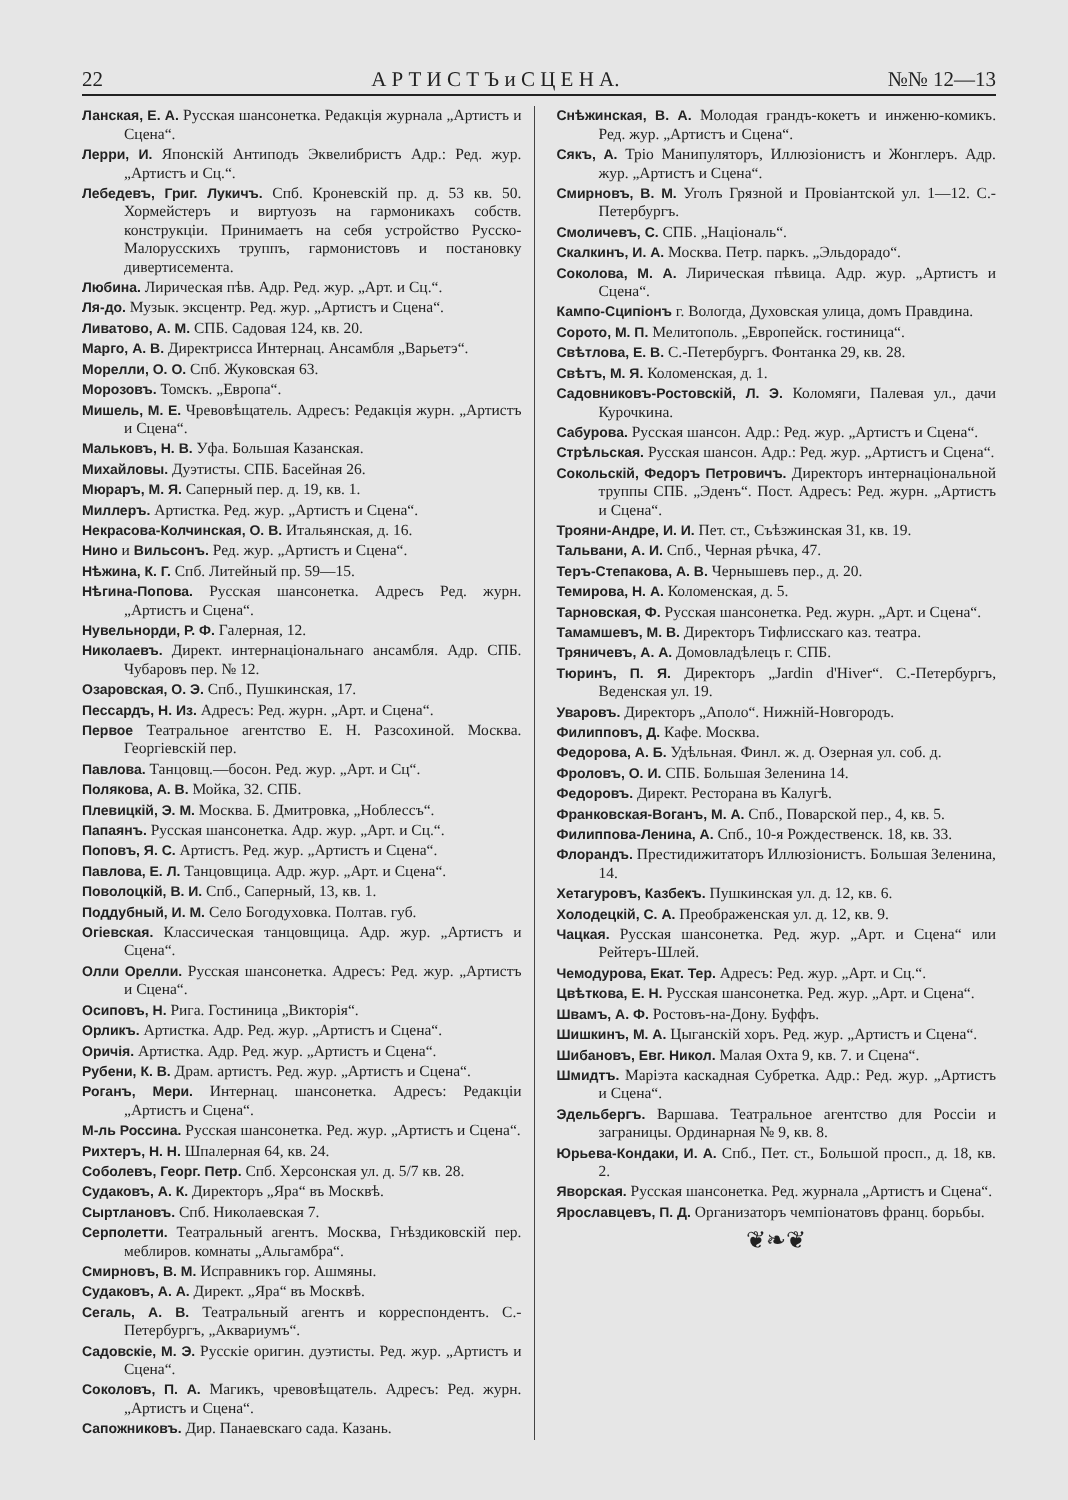22 А Р Т И С Т Ъ и С Ц Е Н А. №№ 12—13
Ланская, Е. А. Русская шансонетка. Редакція журнала „Артистъ и Сцена“.
Лерри, И. Японскій Антиподъ Эквелибристъ Адр.: Ред. жур. „Артистъ и Сц.“.
Лебедевъ, Григ. Лукичъ. Спб. Кроневскій пр. д. 53 кв. 50. Хормейстеръ и виртуозъ на гармоникахъ собств. конструкціи. Принимаетъ на себя устройство Русско-Малорусскихъ труппъ, гармонистовъ и постановку дивертисемента.
Любина. Лирическая пѣв. Адр. Ред. жур. „Арт. и Сц.“.
Ля-до. Музык. эксцентр. Ред. жур. „Артистъ и Сцена“.
Ливатово, А. М. СПБ. Садовая 124, кв. 20.
Марго, А. В. Директрисса Интернац. Ансамбля „Варьетэ“.
Морелли, О. О. Спб. Жуковская 63.
Морозовъ. Томскъ. „Европа“.
Мишель, М. Е. Чревовѣщатель. Адресъ: Редакція журн. „Артистъ и Сцена“.
Мальковъ, Н. В. Уфа. Большая Казанская.
Михайловы. Дуэтисты. СПБ. Басейная 26.
Мюраръ, М. Я. Саперный пер. д. 19, кв. 1.
Миллеръ. Артистка. Ред. жур. „Артистъ и Сцена“.
Некрасова-Колчинская, О. В. Итальянская, д. 16.
Нино и Вильсонъ. Ред. жур. „Артистъ и Сцена“.
Нѣжина, К. Г. Спб. Литейный пр. 59—15.
Нѣгина-Попова. Русская шансонетка. Адресъ Ред. журн. „Артистъ и Сцена“.
Нувельнорди, Р. Ф. Галерная, 12.
Николаевъ. Директ. интернаціональнаго ансамбля. Адр. СПБ. Чубаровъ пер. № 12.
Озаровская, О. Э. Спб., Пушкинская, 17.
Пессардъ, Н. Из. Адресъ: Ред. журн. „Арт. и Сцена“.
Первое Театральное агентство Е. Н. Разсохиной. Москва. Георгіевскій пер.
Павлова. Танцовщ.—босон. Ред. жур. „Арт. и Сц“.
Полякова, А. В. Мойка, 32. СПБ.
Плевицкій, Э. М. Москва. Б. Дмитровка, „Ноблессъ“.
Папаянъ. Русская шансонетка. Адр. жур. „Арт. и Сц.“.
Поповъ, Я. С. Артистъ. Ред. жур. „Артистъ и Сцена“.
Павлова, Е. Л. Танцовщица. Адр. жур. „Арт. и Сцена“.
Поволоцкій, В. И. Спб., Саперный, 13, кв. 1.
Поддубный, И. М. Село Богодуховка. Полтав. губ.
Огіевская. Классическая танцовщица. Адр. жур. „Артистъ и Сцена“.
Олли Орелли. Русская шансонетка. Адресъ: Ред. жур. „Артистъ и Сцена“.
Осиповъ, Н. Рига. Гостиница „Викторія“.
Орликъ. Артистка. Адр. Ред. жур. „Артистъ и Сцена“.
Оричія. Артистка. Адр. Ред. жур. „Артистъ и Сцена“.
Рубени, К. В. Драм. артистъ. Ред. жур. „Артистъ и Сцена“.
Роганъ, Мери. Интернац. шансонетка. Адресъ: Редакціи „Артистъ и Сцена“.
М-ль Россина. Русская шансонетка. Ред. жур. „Артистъ и Сцена“.
Рихтеръ, Н. Н. Шпалерная 64, кв. 24.
Соболевъ, Георг. Петр. Спб. Херсонская ул. д. 5/7 кв. 28.
Судаковъ, А. К. Директоръ „Яра“ въ Москвѣ.
Сыртлановъ. Спб. Николаевская 7.
Серполетти. Театральный агентъ. Москва, Гнѣздиковскій пер. меблиров. комнаты „Альгамбра“.
Смирновъ, В. М. Исправникъ гор. Ашмяны.
Судаковъ, А. А. Директ. „Яра“ въ Москвѣ.
Сегаль, А. В. Театральный агентъ и корреспондентъ. С.-Петербургъ, „Аквариумъ“.
Садовскіе, М. Э. Русскіе оригин. дуэтисты. Ред. жур. „Артистъ и Сцена“.
Соколовъ, П. А. Магикъ, чревовѣщатель. Адресъ: Ред. журн. „Артистъ и Сцена“.
Сапожниковъ. Дир. Панаевскаго сада. Казань.
Снѣжинская, В. А. Молодая грандъ-кокетъ и инженю-комикъ. Ред. жур. „Артистъ и Сцена“.
Сякъ, А. Тріо Манипуляторъ, Иллюзіонистъ и Жонглеръ. Адр. жур. „Артистъ и Сцена“.
Смирновъ, В. М. Уголъ Грязной и Провіантской ул. 1—12. С.-Петербургъ.
Смоличевъ, С. СПБ. „Національ“.
Скалкинъ, И. А. Москва. Петр. паркъ. „Эльдорадо“.
Соколова, М. А. Лирическая пѣвица. Адр. жур. „Артистъ и Сцена“.
Кампо-Сципіонъ г. Вологда, Духовская улица, домъ Правдина.
Сорото, М. П. Мелитополь. „Европейск. гостиница“.
Свѣтлова, Е. В. С.-Петербургъ. Фонтанка 29, кв. 28.
Свѣтъ, М. Я. Коломенская, д. 1.
Садовниковъ-Ростовскій, Л. Э. Коломяги, Палевая ул., дачи Курочкина.
Сабурова. Русская шансон. Адр.: Ред. жур. „Артистъ и Сцена“.
Стрѣльская. Русская шансон. Адр.: Ред. жур. „Артистъ и Сцена“.
Сокольскій, Федоръ Петровичъ. Директоръ интернаціональной труппы СПБ. „Эденъ“. Пост. Адресъ: Ред. журн. „Артистъ и Сцена“.
Трояни-Андре, И. И. Пет. ст., Съѣзжинская 31, кв. 19.
Тальвани, А. И. Спб., Черная рѣчка, 47.
Теръ-Степакова, А. В. Чернышевъ пер., д. 20.
Темирова, Н. А. Коломенская, д. 5.
Тарновская, Ф. Русская шансонетка. Ред. журн. „Арт. и Сцена“.
Тамамшевъ, М. В. Директоръ Тифлисскаго каз. театра.
Тряничевъ, А. А. Домовладѣлецъ г. СПБ.
Тюринъ, П. Я. Директоръ „Jardin d'Hiver“. С.-Петербургъ, Веденская ул. 19.
Уваровъ. Директоръ „Аполо“. Нижній-Новгородъ.
Филипповъ, Д. Кафе. Москва.
Федорова, А. Б. Удѣльная. Финл. ж. д. Озерная ул. соб. д.
Фроловъ, О. И. СПБ. Большая Зеленина 14.
Федоровъ. Директ. Ресторана въ Калугѣ.
Франковская-Воганъ, М. А. Спб., Поварской пер., 4, кв. 5.
Филиппова-Ленина, А. Спб., 10-я Рождественск. 18, кв. 33.
Флорандъ. Престидижитаторъ Иллюзіонистъ. Большая Зеленина, 14.
Хетагуровъ, Казбекъ. Пушкинская ул. д. 12, кв. 6.
Холодецкій, С. А. Преображенская ул. д. 12, кв. 9.
Чацкая. Русская шансонетка. Ред. жур. „Арт. и Сцена“ или Рейтеръ-Шлей.
Чемодурова, Екат. Тер. Адресъ: Ред. жур. „Арт. и Сц.“.
Цвѣткова, Е. Н. Русская шансонетка. Ред. жур. „Арт. и Сцена“.
Швамъ, А. Ф. Ростовъ-на-Дону. Буффъ.
Шишкинъ, М. А. Цыганскій хоръ. Ред. жур. „Артистъ и Сцена“.
Шибановъ, Евг. Никол. Малая Охта 9, кв. 7. и Сцена“.
Шмидтъ. Маріэта каскадная Субретка. Адр.: Ред. жур. „Артистъ и Сцена“.
Эдельбергъ. Варшава. Театральное агентство для Россіи и заграницы. Ординарная № 9, кв. 8.
Юрьева-Кондаки, И. А. Спб., Пет. ст., Большой просп., д. 18, кв. 2.
Яворская. Русская шансонетка. Ред. журнала „Артистъ и Сцена“.
Ярославцевъ, П. Д. Организаторъ чемпіонатовъ франц. борьбы.
❦❧❦